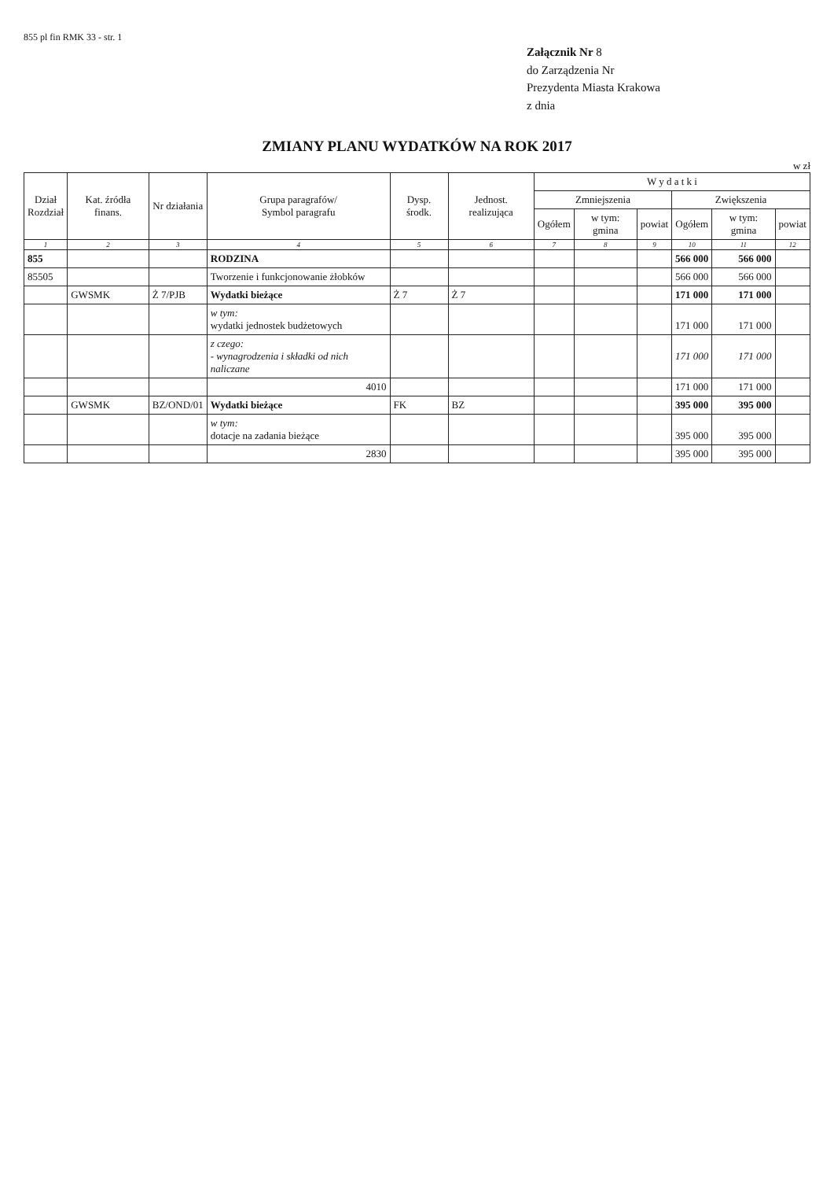855 pl fin RMK 33 - str. 1
Załącznik Nr 8
do Zarządzenia Nr
Prezydenta Miasta Krakowa
z dnia
ZMIANY PLANU WYDATKÓW NA ROK 2017
w zł
| Dział Rozdział | Kat. źródła finans. | Nr działania | Grupa paragrafów/ Symbol paragrafu | Dysp. środk. | Jednost. realizująca | W y d a t k i | | | | | |
| --- | --- | --- | --- | --- | --- | --- | --- | --- | --- | --- | --- |
| | | | | | | Zmniejszenia | | | Zwiększenia | | |
| | | | | | | Ogółem | w tym: gmina | powiat | Ogółem | w tym: gmina | powiat |
| 1 | 2 | 3 | 4 | 5 | 6 | 7 | 8 | 9 | 10 | 11 | 12 |
| 855 | | | RODZINA | | | | | | 566 000 | 566 000 | |
| 85505 | | | Tworzenie i funkcjonowanie żłobków | | | | | | 566 000 | 566 000 | |
| | GWSMK | Ż 7/PJB | Wydatki bieżące | Ż 7 | Ż 7 | | | | 171 000 | 171 000 | |
| | | | w tym: wydatki jednostek budżetowych | | | | | | 171 000 | 171 000 | |
| | | | z czego: - wynagrodzenia i składki od nich naliczane | | | | | | 171 000 | 171 000 | |
| | | | 4010 | | | | | | 171 000 | 171 000 | |
| | GWSMK | BZ/OND/01 | Wydatki bieżące | FK | BZ | | | | 395 000 | 395 000 | |
| | | | w tym: dotacje na zadania bieżące | | | | | | 395 000 | 395 000 | |
| | | | 2830 | | | | | | 395 000 | 395 000 | |